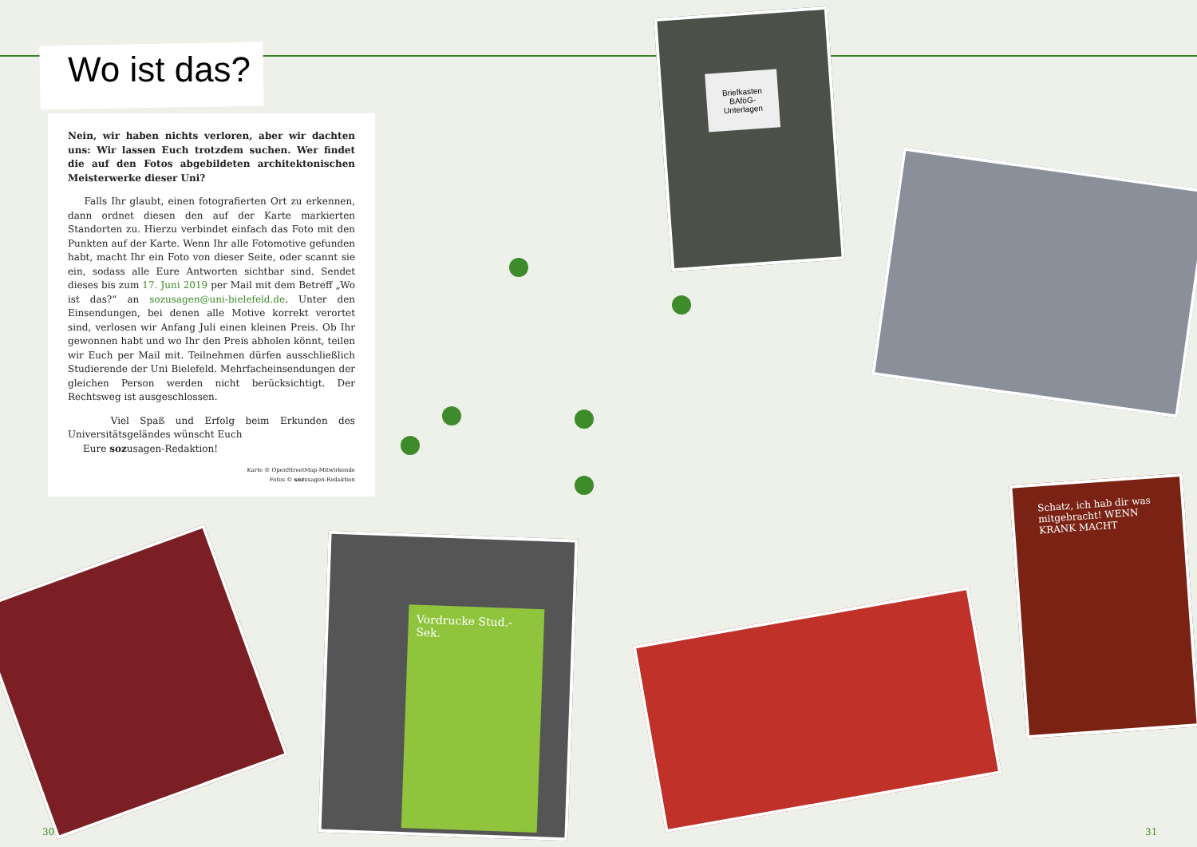Wo ist das?
Nein, wir haben nichts verloren, aber wir dachten uns: Wir lassen Euch trotzdem suchen. Wer findet die auf den Fotos abgebildeten architektonischen Meisterwerke dieser Uni?
Falls Ihr glaubt, einen fotografierten Ort zu erkennen, dann ordnet diesen den auf der Karte markierten Standorten zu. Hierzu verbindet einfach das Foto mit den Punkten auf der Karte. Wenn Ihr alle Fotomotive gefunden habt, macht Ihr ein Foto von dieser Seite, oder scannt sie ein, sodass alle Eure Antworten sichtbar sind. Sendet dieses bis zum 17. Juni 2019 per Mail mit dem Betreff „Wo ist das?“ an sozusagen@uni-bielefeld.de. Unter den Einsendungen, bei denen alle Motive korrekt verortet sind, verlosen wir Anfang Juli einen kleinen Preis. Ob Ihr gewonnen habt und wo Ihr den Preis abholen könnt, teilen wir Euch per Mail mit. Teilnehmen dürfen ausschließlich Studierende der Uni Bielefeld. Mehrfacheinsendungen der gleichen Person werden nicht berücksichtigt. Der Rechtsweg ist ausgeschlossen.
Viel Spaß und Erfolg beim Erkunden des Universitätsgeländes wünscht Euch
Eure sozusagen-Redaktion!
Karte © OpenStreetMap-Mitwirkende
Fotos © sozusagen-Redaktion
Briefkasten
BAföG-Unterlagen
Schatz, ich hab dir was mitgebracht! WENN KRANK MACHT
Vordrucke Stud.-Sek.
30 31